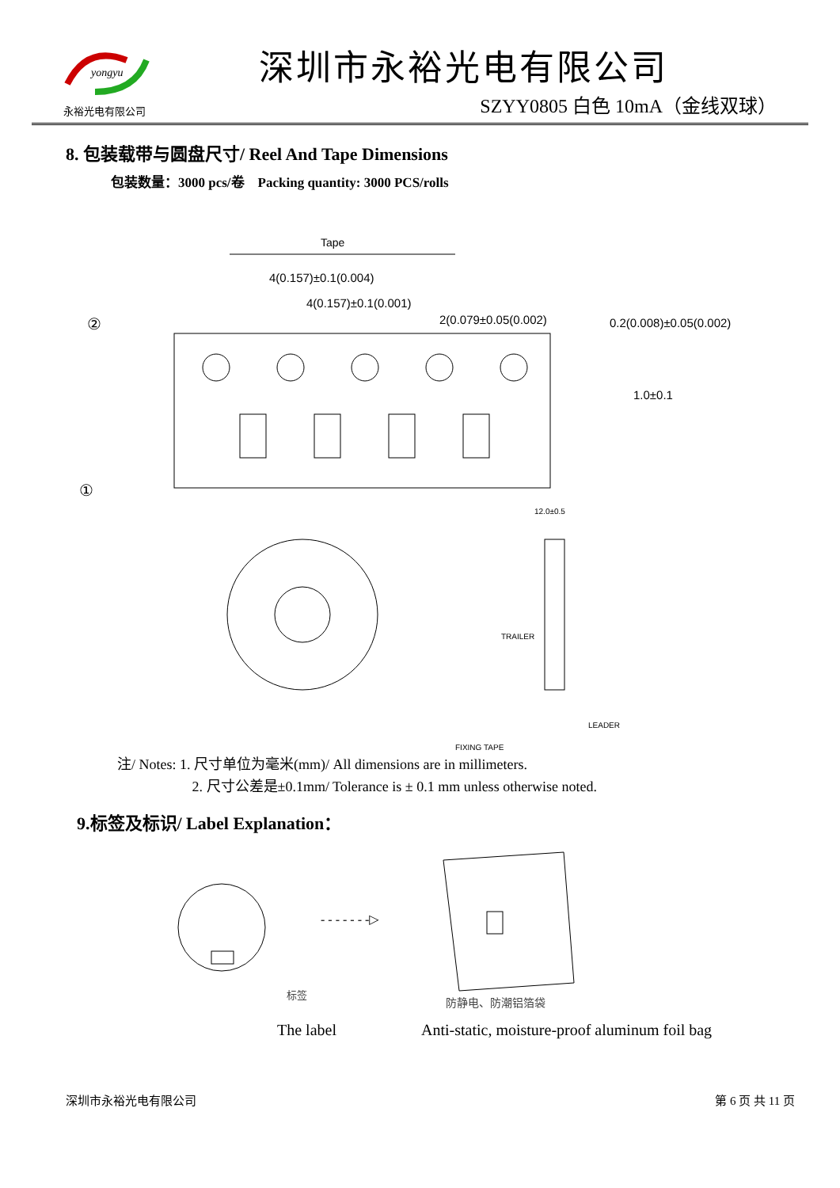yongyu
永裕光电有限公司
深圳市永裕光电有限公司
SZYY0805 白色 10mA（金线双球）
8. 包装载带与圆盘尺寸/ Reel And Tape Dimensions
包装数量：3000 pcs/卷 Packing quantity: 3000 PCS/rolls
Tape
4(0.157)±0.1(0.004)
4(0.157)±0.1(0.001)
2(0.079±0.05(0.002)
0.2(0.008)±0.05(0.002)
②
①
1.0±0.1
12.0±0.5
TRAILER
LEADER
FIXING TAPE
注/ Notes: 1. 尺寸单位为毫米(mm)/ All dimensions are in millimeters.
2. 尺寸公差是±0.1mm/ Tolerance is ± 0.1 mm unless otherwise noted.
9.标签及标识/ Label Explanation：
- - - - - - -▷
标签
防静电、防潮铝箔袋
The label Anti-static, moisture-proof aluminum foil bag
深圳市永裕光电有限公司 第 6 页 共 11 页